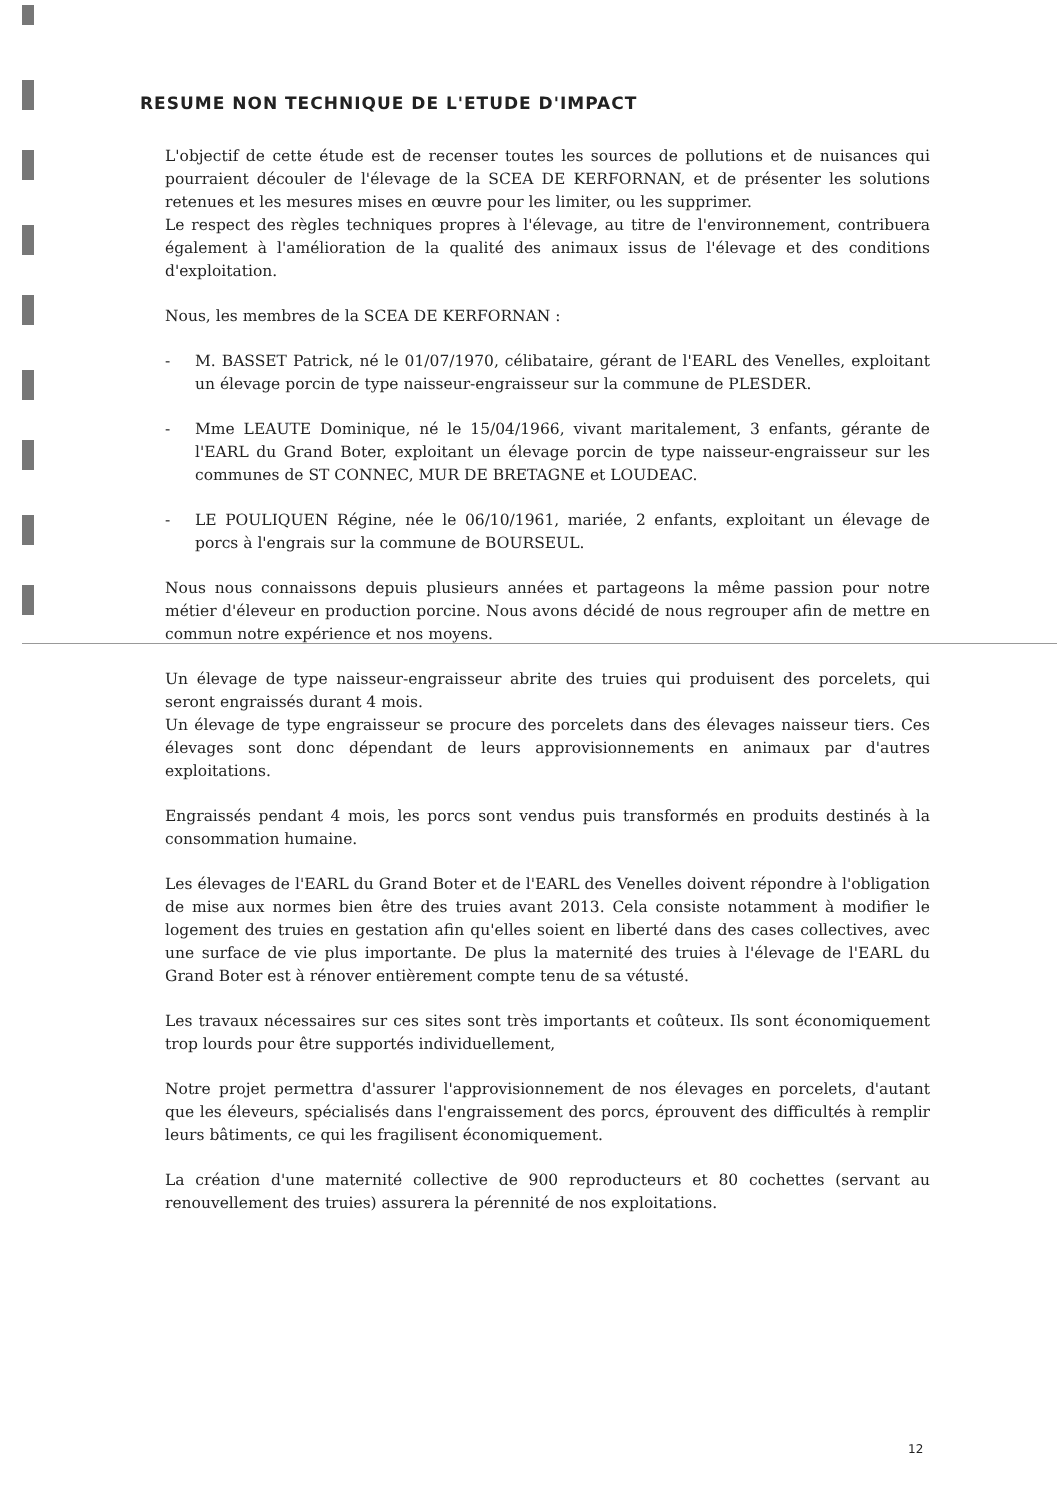RESUME NON TECHNIQUE DE L'ETUDE D'IMPACT
L'objectif de cette étude est de recenser toutes les sources de pollutions et de nuisances qui pourraient découler de l'élevage de la SCEA DE KERFORNAN, et de présenter les solutions retenues et les mesures mises en œuvre pour les limiter, ou les supprimer.
Le respect des règles techniques propres à l'élevage, au titre de l'environnement, contribuera également à l'amélioration de la qualité des animaux issus de l'élevage et des conditions d'exploitation.
Nous, les membres de la SCEA DE KERFORNAN :
- M. BASSET Patrick, né le 01/07/1970, célibataire, gérant de l'EARL des Venelles, exploitant un élevage porcin de type naisseur-engraisseur sur la commune de PLESDER.
- Mme LEAUTE Dominique, né le 15/04/1966, vivant maritalement, 3 enfants, gérante de l'EARL du Grand Boter, exploitant un élevage porcin de type naisseur-engraisseur sur les communes de ST CONNEC, MUR DE BRETAGNE et LOUDEAC.
- LE POULIQUEN Régine, née le 06/10/1961, mariée, 2 enfants, exploitant un élevage de porcs à l'engrais sur la commune de BOURSEUL.
Nous nous connaissons depuis plusieurs années et partageons la même passion pour notre métier d'éleveur en production porcine. Nous avons décidé de nous regrouper afin de mettre en commun notre expérience et nos moyens.
Un élevage de type naisseur-engraisseur abrite des truies qui produisent des porcelets, qui seront engraissés durant 4 mois.
Un élevage de type engraisseur se procure des porcelets dans des élevages naisseur tiers. Ces élevages sont donc dépendant de leurs approvisionnements en animaux par d'autres exploitations.
Engraissés pendant 4 mois, les porcs sont vendus puis transformés en produits destinés à la consommation humaine.
Les élevages de l'EARL du Grand Boter et de l'EARL des Venelles doivent répondre à l'obligation de mise aux normes bien être des truies avant 2013. Cela consiste notamment à modifier le logement des truies en gestation afin qu'elles soient en liberté dans des cases collectives, avec une surface de vie plus importante. De plus la maternité des truies à l'élevage de l'EARL du Grand Boter est à rénover entièrement compte tenu de sa vétusté.
Les travaux nécessaires sur ces sites sont très importants et coûteux. Ils sont économiquement trop lourds pour être supportés individuellement,
Notre projet permettra d'assurer l'approvisionnement de nos élevages en porcelets, d'autant que les éleveurs, spécialisés dans l'engraissement des porcs, éprouvent des difficultés à remplir leurs bâtiments, ce qui les fragilisent économiquement.
La création d'une maternité collective de 900 reproducteurs et 80 cochettes (servant au renouvellement des truies) assurera la pérennité de nos exploitations.
12